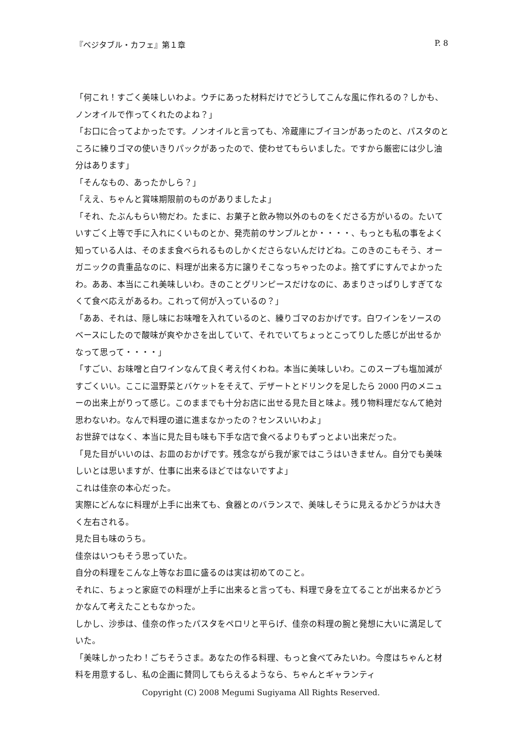『ベジタブル・カフェ』第１章 P. 8
「何これ！すごく美味しいわよ。ウチにあった材料だけでどうしてこんな風に作れるの？しかも、ノンオイルで作ってくれたのよね？」
「お口に合ってよかったです。ノンオイルと言っても、冷蔵庫にブイヨンがあったのと、パスタのところに練りゴマの使いきりパックがあったので、使わせてもらいました。ですから厳密には少し油分はあります」
「そんなもの、あったかしら？」
「ええ、ちゃんと賞味期限前のものがありましたよ」
「それ、たぶんもらい物だわ。たまに、お菓子と飲み物以外のものをくださる方がいるの。たいていすごく上等で手に入れにくいものとか、発売前のサンプルとか・・・・、もっとも私の事をよく知っている人は、そのまま食べられるものしかくださらないんだけどね。このきのこもそう、オーガニックの貴重品なのに、料理が出来る方に譲りそこなっちゃったのよ。捨てずにすんでよかったわ。ああ、本当にこれ美味しいわ。きのことグリンピースだけなのに、あまりさっぱりしすぎてなくて食べ応えがあるわ。これって何が入っているの？」
「ああ、それは、隠し味にお味噌を入れているのと、練りゴマのおかげです。白ワインをソースのベースにしたので酸味が爽やかさを出していて、それでいてちょっとこってりした感じが出せるかなって思って・・・・」
「すごい、お味噌と白ワインなんて良く考え付くわね。本当に美味しいわ。このスープも塩加減がすごくいい。ここに温野菜とバケットをそえて、デザートとドリンクを足したら 2000 円のメニューの出来上がりって感じ。このままでも十分お店に出せる見た目と味よ。残り物料理だなんて絶対思わないわ。なんで料理の道に進まなかったの？センスいいわよ」
お世辞ではなく、本当に見た目も味も下手な店で食べるよりもずっとよい出来だった。
「見た目がいいのは、お皿のおかげです。残念ながら我が家ではこうはいきません。自分でも美味しいとは思いますが、仕事に出来るほどではないですよ」
これは佳奈の本心だった。
実際にどんなに料理が上手に出来ても、食器とのバランスで、美味しそうに見えるかどうかは大きく左右される。
見た目も味のうち。
佳奈はいつもそう思っていた。
自分の料理をこんな上等なお皿に盛るのは実は初めてのこと。
それに、ちょっと家庭での料理が上手に出来ると言っても、料理で身を立てることが出来るかどうかなんて考えたこともなかった。
しかし、沙歩は、佳奈の作ったパスタをペロリと平らげ、佳奈の料理の腕と発想に大いに満足していた。
「美味しかったわ！ごちそうさま。あなたの作る料理、もっと食べてみたいわ。今度はちゃんと材料を用意するし、私の企画に賛同してもらえるようなら、ちゃんとギャランティ
Copyright (C) 2008 Megumi Sugiyama All Rights Reserved.